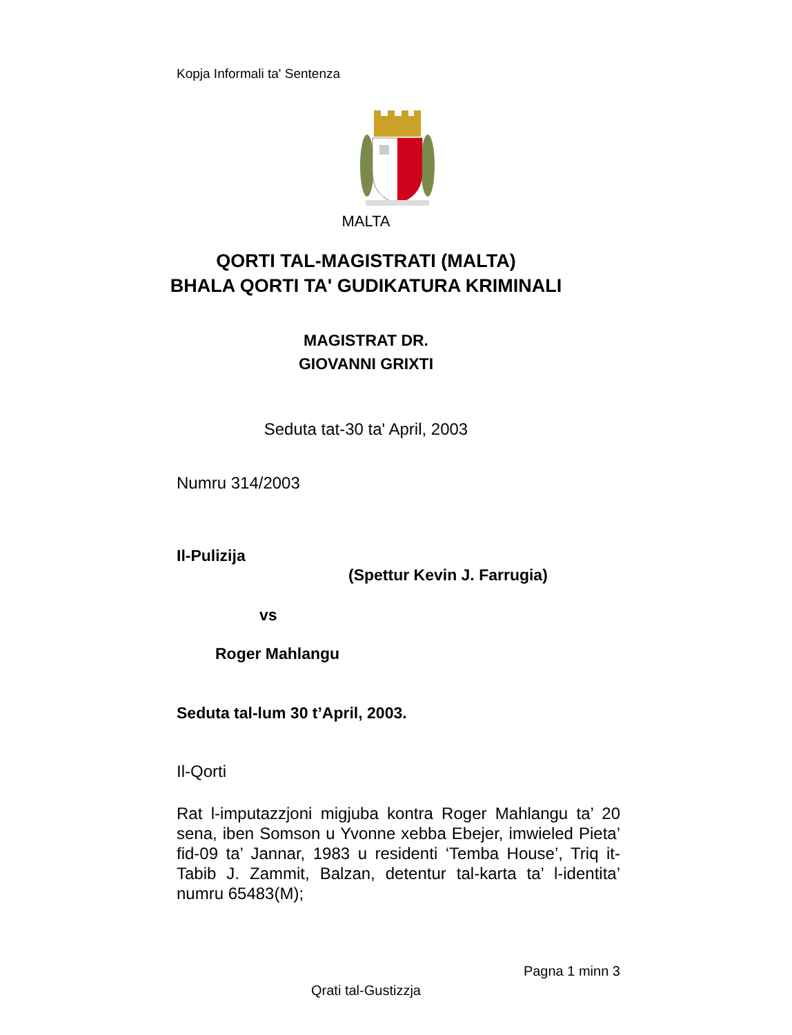Kopja Informali ta' Sentenza
MALTA
QORTI TAL-MAGISTRATI (MALTA)
BHALA QORTI TA' GUDIKATURA KRIMINALI
MAGISTRAT DR.
GIOVANNI GRIXTI
Seduta tat-30 ta' April, 2003
Numru 314/2003
Il-Pulizija
(Spettur Kevin J. Farrugia)
vs
Roger Mahlangu
Seduta tal-lum 30 t’April, 2003.
Il-Qorti
Rat l-imputazzjoni migjuba kontra Roger Mahlangu ta’ 20 sena, iben Somson u Yvonne xebba Ebejer, imwieled Pieta’ fid-09 ta’ Jannar, 1983 u residenti ‘Temba House’, Triq it-Tabib J. Zammit, Balzan, detentur tal-karta ta’ l-identita’ numru 65483(M);
Pagna 1 minn 3
Qrati tal-Gustizzja